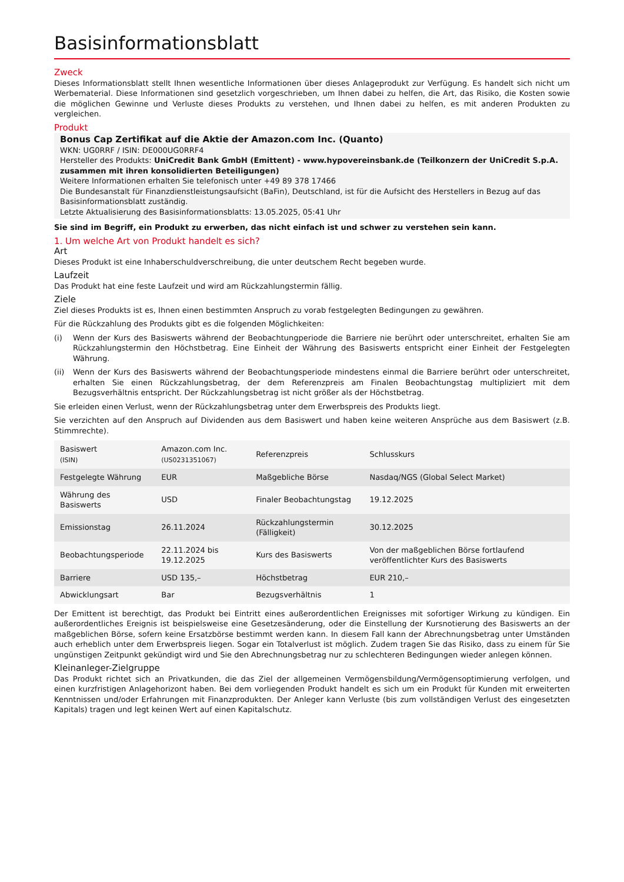Basisinformationsblatt
Zweck
Dieses Informationsblatt stellt Ihnen wesentliche Informationen über dieses Anlageprodukt zur Verfügung. Es handelt sich nicht um Werbematerial. Diese Informationen sind gesetzlich vorgeschrieben, um Ihnen dabei zu helfen, die Art, das Risiko, die Kosten sowie die möglichen Gewinne und Verluste dieses Produkts zu verstehen, und Ihnen dabei zu helfen, es mit anderen Produkten zu vergleichen.
Produkt
Bonus Cap Zertifikat auf die Aktie der Amazon.com Inc. (Quanto)
WKN: UG0RRF / ISIN: DE000UG0RRF4
Hersteller des Produkts: UniCredit Bank GmbH (Emittent) - www.hypovereinsbank.de (Teilkonzern der UniCredit S.p.A. zusammen mit ihren konsolidierten Beteiligungen)
Weitere Informationen erhalten Sie telefonisch unter +49 89 378 17466
Die Bundesanstalt für Finanzdienstleistungsaufsicht (BaFin), Deutschland, ist für die Aufsicht des Herstellers in Bezug auf das Basisinformationsblatt zuständig.
Letzte Aktualisierung des Basisinformationsblatts: 13.05.2025, 05:41 Uhr
Sie sind im Begriff, ein Produkt zu erwerben, das nicht einfach ist und schwer zu verstehen sein kann.
1. Um welche Art von Produkt handelt es sich?
Art
Dieses Produkt ist eine Inhaberschuldverschreibung, die unter deutschem Recht begeben wurde.
Laufzeit
Das Produkt hat eine feste Laufzeit und wird am Rückzahlungstermin fällig.
Ziele
Ziel dieses Produkts ist es, Ihnen einen bestimmten Anspruch zu vorab festgelegten Bedingungen zu gewähren.
Für die Rückzahlung des Produkts gibt es die folgenden Möglichkeiten:
(i) Wenn der Kurs des Basiswerts während der Beobachtungperiode die Barriere nie berührt oder unterschreitet, erhalten Sie am Rückzahlungstermin den Höchstbetrag. Eine Einheit der Währung des Basiswerts entspricht einer Einheit der Festgelegten Währung.
(ii) Wenn der Kurs des Basiswerts während der Beobachtungsperiode mindestens einmal die Barriere berührt oder unterschreitet, erhalten Sie einen Rückzahlungsbetrag, der dem Referenzpreis am Finalen Beobachtungstag multipliziert mit dem Bezugsverhältnis entspricht. Der Rückzahlungsbetrag ist nicht größer als der Höchstbetrag.
Sie erleiden einen Verlust, wenn der Rückzahlungsbetrag unter dem Erwerbspreis des Produkts liegt.
Sie verzichten auf den Anspruch auf Dividenden aus dem Basiswert und haben keine weiteren Ansprüche aus dem Basiswert (z.B. Stimmrechte).
| Basiswert (ISIN) | Amazon.com Inc. (US0231351067) | Referenzpreis | Schlusskurs |
| Festgelegte Währung | EUR | Maßgebliche Börse | Nasdaq/NGS (Global Select Market) |
| Währung des Basiswerts | USD | Finaler Beobachtungstag | 19.12.2025 |
| Emissionstag | 26.11.2024 | Rückzahlungstermin (Fälligkeit) | 30.12.2025 |
| Beobachtungsperiode | 22.11.2024 bis 19.12.2025 | Kurs des Basiswerts | Von der maßgeblichen Börse fortlaufend veröffentlichter Kurs des Basiswerts |
| Barriere | USD 135,– | Höchstbetrag | EUR 210,– |
| Abwicklungsart | Bar | Bezugsverhältnis | 1 |
Der Emittent ist berechtigt, das Produkt bei Eintritt eines außerordentlichen Ereignisses mit sofortiger Wirkung zu kündigen. Ein außerordentliches Ereignis ist beispielsweise eine Gesetzesänderung, oder die Einstellung der Kursnotierung des Basiswerts an der maßgeblichen Börse, sofern keine Ersatzbörse bestimmt werden kann. In diesem Fall kann der Abrechnungsbetrag unter Umständen auch erheblich unter dem Erwerbspreis liegen. Sogar ein Totalverlust ist möglich. Zudem tragen Sie das Risiko, dass zu einem für Sie ungünstigen Zeitpunkt gekündigt wird und Sie den Abrechnungsbetrag nur zu schlechteren Bedingungen wieder anlegen können.
Kleinanleger-Zielgruppe
Das Produkt richtet sich an Privatkunden, die das Ziel der allgemeinen Vermögensbildung/Vermögensoptimierung verfolgen, und einen kurzfristigen Anlagehorizont haben. Bei dem vorliegenden Produkt handelt es sich um ein Produkt für Kunden mit erweiterten Kenntnissen und/oder Erfahrungen mit Finanzprodukten. Der Anleger kann Verluste (bis zum vollständigen Verlust des eingesetzten Kapitals) tragen und legt keinen Wert auf einen Kapitalschutz.